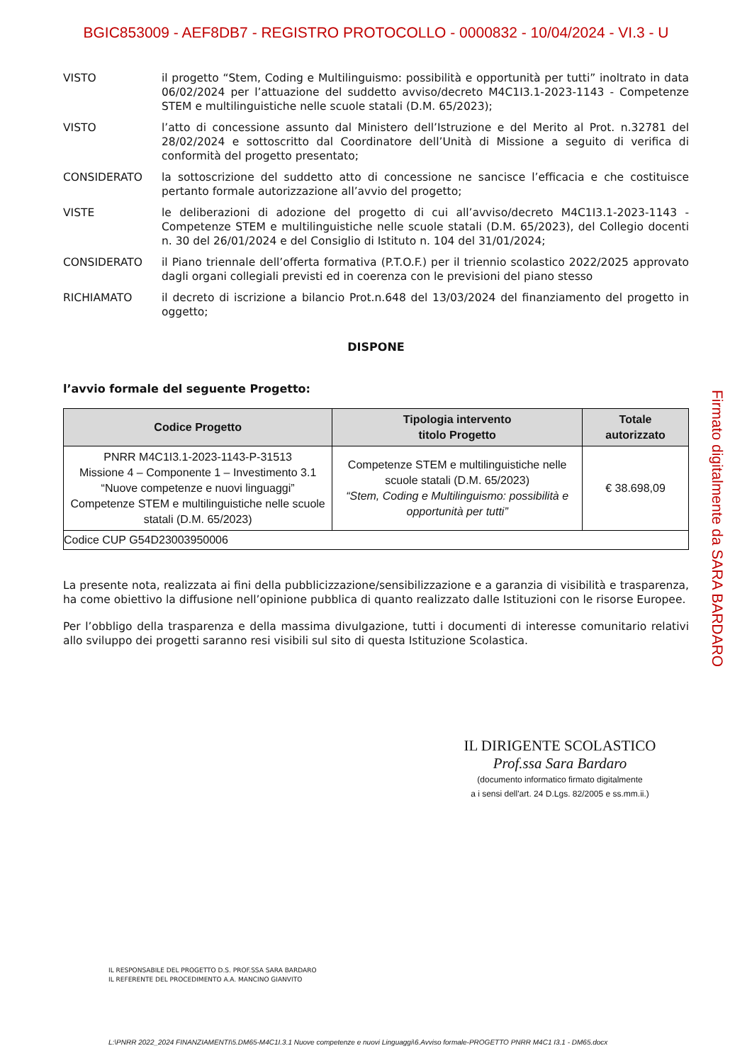BGIC853009 - AEF8DB7 - REGISTRO PROTOCOLLO - 0000832 - 10/04/2024 - VI.3 - U
VISTO il progetto “Stem, Coding e Multilinguismo: possibilità e opportunità per tutti” inoltrato in data 06/02/2024 per l’attuazione del suddetto avviso/decreto M4C1I3.1-2023-1143 - Competenze STEM e multilinguistiche nelle scuole statali (D.M. 65/2023);
VISTO l’atto di concessione assunto dal Ministero dell’Istruzione e del Merito al Prot. n.32781 del 28/02/2024 e sottoscritto dal Coordinatore dell’Unità di Missione a seguito di verifica di conformità del progetto presentato;
CONSIDERATO la sottoscrizione del suddetto atto di concessione ne sancisce l’efficacia e che costituisce pertanto formale autorizzazione all’avvio del progetto;
VISTE le deliberazioni di adozione del progetto di cui all’avviso/decreto M4C1I3.1-2023-1143 - Competenze STEM e multilinguistiche nelle scuole statali (D.M. 65/2023), del Collegio docenti n. 30 del 26/01/2024 e del Consiglio di Istituto n. 104 del 31/01/2024;
CONSIDERATO il Piano triennale dell’offerta formativa (P.T.O.F.) per il triennio scolastico 2022/2025 approvato dagli organi collegiali previsti ed in coerenza con le previsioni del piano stesso
RICHIAMATO il decreto di iscrizione a bilancio Prot.n.648 del 13/03/2024 del finanziamento del progetto in oggetto;
DISPONE
l’avvio formale del seguente Progetto:
| Codice Progetto | Tipologia intervento titolo Progetto | Totale autorizzato |
| --- | --- | --- |
| PNRR M4C1I3.1-2023-1143-P-31513 Missione 4 – Componente 1 – Investimento 3.1 “Nuove competenze e nuovi linguaggi” Competenze STEM e multilinguistiche nelle scuole statali (D.M. 65/2023) | Competenze STEM e multilinguistiche nelle scuole statali (D.M. 65/2023) “Stem, Coding e Multilinguismo: possibilità e opportunità per tutti” | € 38.698,09 |
| Codice CUP G54D23003950006 | | |
La presente nota, realizzata ai fini della pubblicizzazione/sensibilizzazione e a garanzia di visibilità e trasparenza, ha come obiettivo la diffusione nell’opinione pubblica di quanto realizzato dalle Istituzioni con le risorse Europee.
Per l’obbligo della trasparenza e della massima divulgazione, tutti i documenti di interesse comunitario relativi allo sviluppo dei progetti saranno resi visibili sul sito di questa Istituzione Scolastica.
Firmato digitalmente da SARA BARDARO
IL DIRIGENTE SCOLASTICO
Prof.ssa Sara Bardaro
(documento informatico firmato digitalmente
a i sensi dell'art. 24 D.Lgs. 82/2005 e ss.mm.ii.)
IL RESPONSABILE DEL PROGETTO D.S. PROF.SSA SARA BARDARO
IL REFERENTE DEL PROCEDIMENTO A.A. MANCINO GIANVITO
L:\PNRR 2022_2024 FINANZIAMENTI\5.DM65-M4C1I.3.1 Nuove competenze e nuovi Linguaggi\6.Avviso formale-PROGETTO PNRR M4C1 I3.1 - DM65.docx